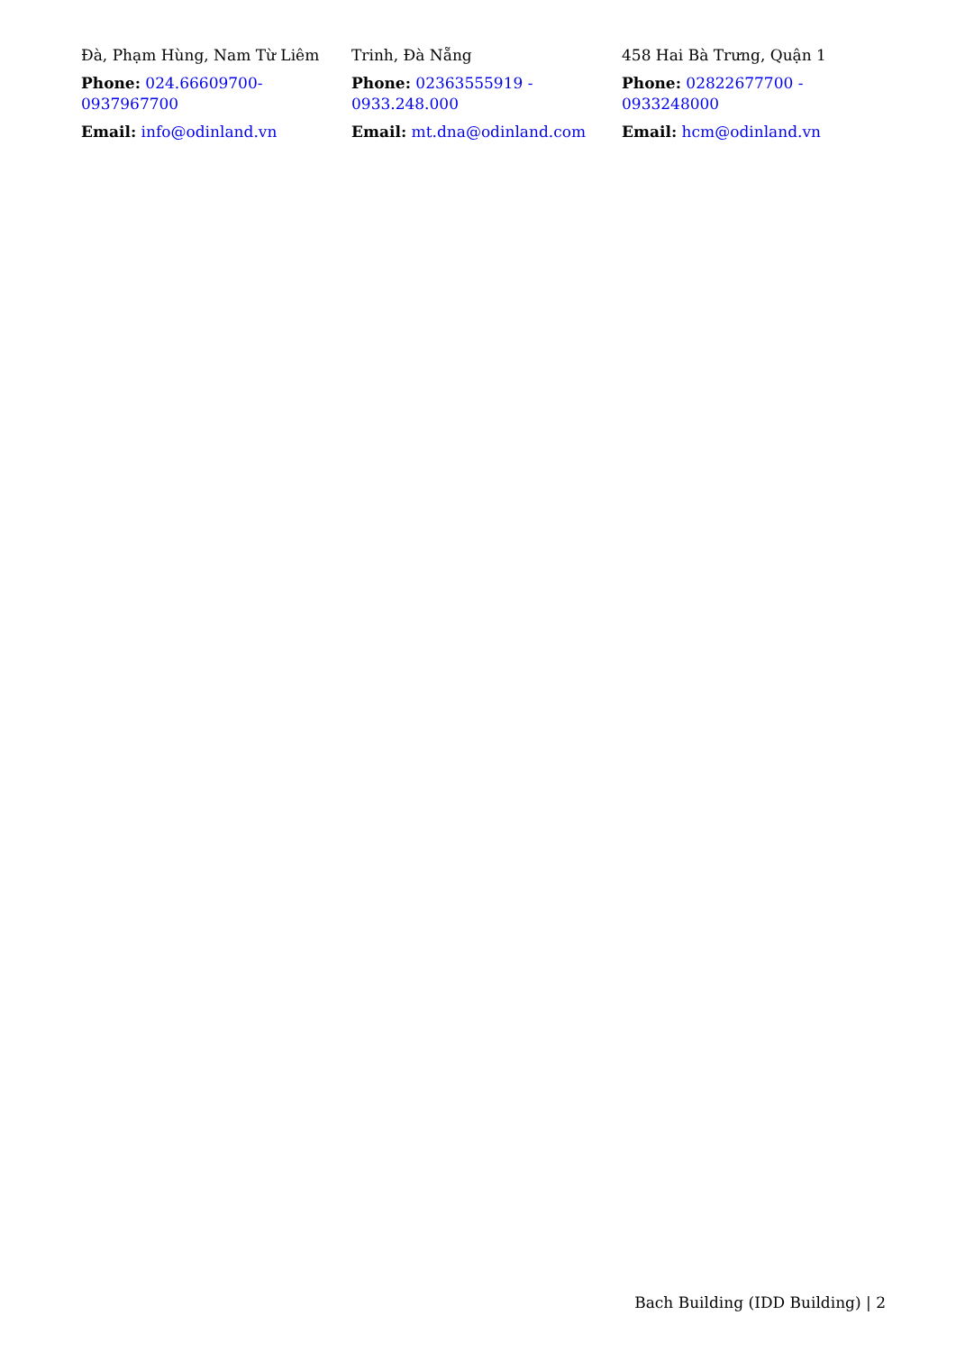Đà, Phạm Hùng, Nam Từ Liêm
Phone: 024.66609700-0937967700
Email: info@odinland.vn
Trinh, Đà Nẵng
Phone: 02363555919 - 0933.248.000
Email: mt.dna@odinland.com
458 Hai Bà Trưng, Quận 1
Phone: 02822677700 - 0933248000
Email: hcm@odinland.vn
Bach Building (IDD Building) | 2